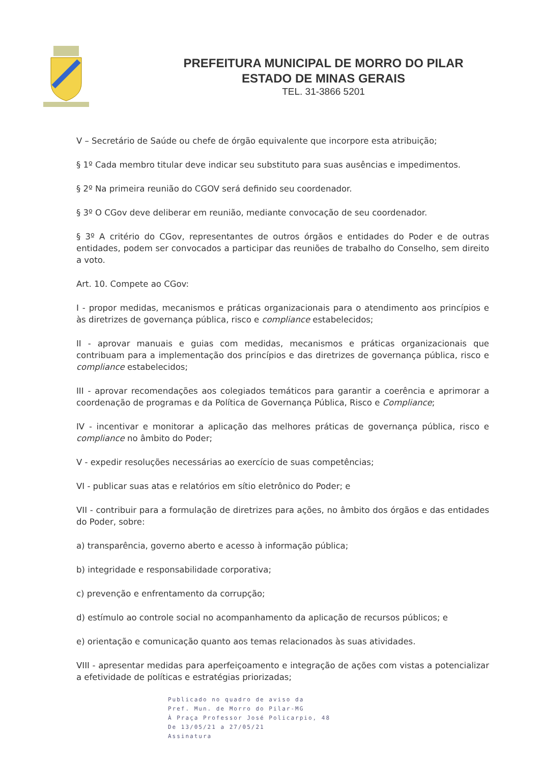PREFEITURA MUNICIPAL DE MORRO DO PILAR
ESTADO DE MINAS GERAIS
TEL. 31-3866 5201
V – Secretário de Saúde ou chefe de órgão equivalente que incorpore esta atribuição;
§ 1º Cada membro titular deve indicar seu substituto para suas ausências e impedimentos.
§ 2º Na primeira reunião do CGOV será definido seu coordenador.
§ 3º O CGov deve deliberar em reunião, mediante convocação de seu coordenador.
§ 3º A critério do CGov, representantes de outros órgãos e entidades do Poder e de outras entidades, podem ser convocados a participar das reuniões de trabalho do Conselho, sem direito a voto.
Art. 10. Compete ao CGov:
I - propor medidas, mecanismos e práticas organizacionais para o atendimento aos princípios e às diretrizes de governança pública, risco e compliance estabelecidos;
II - aprovar manuais e guias com medidas, mecanismos e práticas organizacionais que contribuam para a implementação dos princípios e das diretrizes de governança pública, risco e compliance estabelecidos;
III - aprovar recomendações aos colegiados temáticos para garantir a coerência e aprimorar a coordenação de programas e da Política de Governança Pública, Risco e Compliance;
IV - incentivar e monitorar a aplicação das melhores práticas de governança pública, risco e compliance no âmbito do Poder;
V - expedir resoluções necessárias ao exercício de suas competências;
VI - publicar suas atas e relatórios em sítio eletrônico do Poder; e
VII - contribuir para a formulação de diretrizes para ações, no âmbito dos órgãos e das entidades do Poder, sobre:
a) transparência, governo aberto e acesso à informação pública;
b) integridade e responsabilidade corporativa;
c) prevenção e enfrentamento da corrupção;
d) estímulo ao controle social no acompanhamento da aplicação de recursos públicos; e
e) orientação e comunicação quanto aos temas relacionados às suas atividades.
VIII - apresentar medidas para aperfeiçoamento e integração de ações com vistas a potencializar a efetividade de políticas e estratégias priorizadas;
Publicado no quadro de aviso da
Pref. Mun. de Morro do Pilar-MG
À Praça Professor José Policarpio, 48
De 13/05/21 a 27/05/21
Assinatura